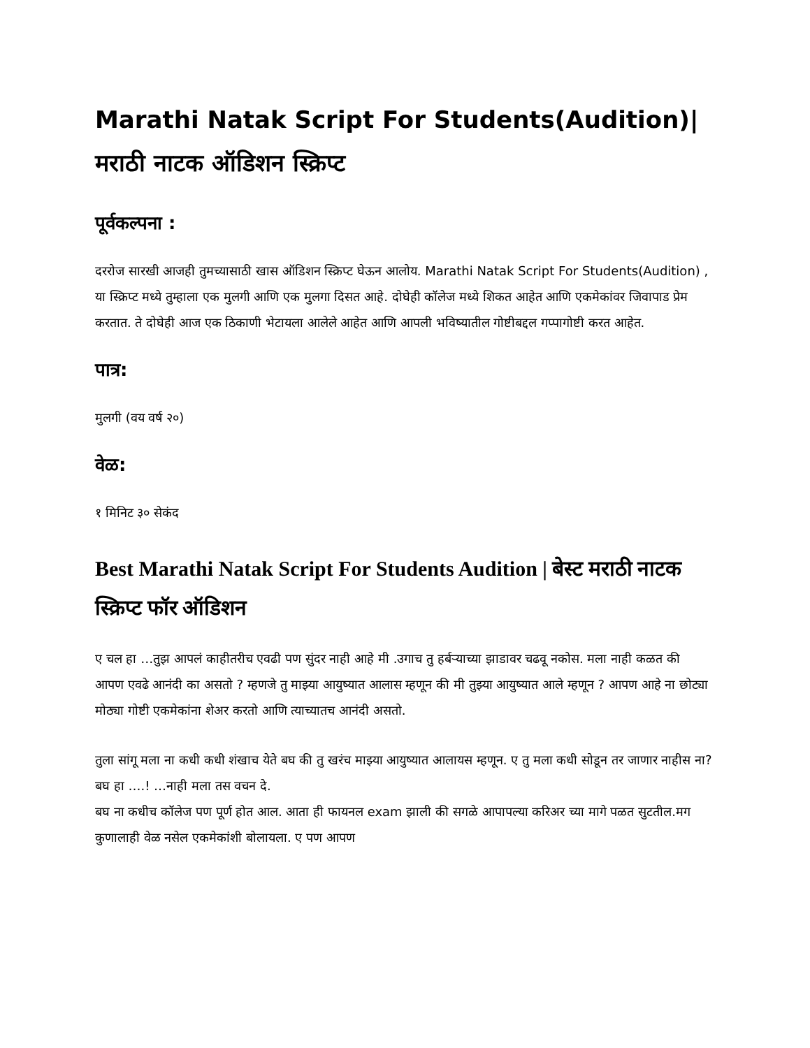Marathi Natak Script For Students(Audition)|मराठी नाटक ऑडिशन स्क्रिप्ट
पूर्वकल्पना :
दररोज सारखी आजही तुमच्यासाठी खास ऑडिशन स्क्रिप्ट घेऊन आलोय. Marathi Natak Script For Students(Audition) , या स्क्रिप्ट मध्ये तुम्हाला एक मुलगी आणि एक मुलगा दिसत आहे. दोघेही कॉलेज मध्ये शिकत आहेत आणि एकमेकांवर जिवापाड प्रेम करतात. ते दोघेही आज एक ठिकाणी भेटायला आलेले आहेत आणि आपली भविष्यातील गोष्टीबद्दल गप्पागोष्टी करत आहेत.
पात्र:
मुलगी (वय वर्ष २०)
वेळ:
१ मिनिट ३० सेकंद
Best Marathi Natak Script For Students Audition | बेस्ट मराठी नाटक स्क्रिप्ट फॉर ऑडिशन
ए चल हा …तुझ आपलं काहीतरीच एवढी पण सुंदर नाही आहे मी .उगाच तु हर्बऱ्याच्या झाडावर चढवू नकोस. मला नाही कळत की आपण एवढे आनंदी का असतो ? म्हणजे तु माझ्या आयुष्यात आलास म्हणून की मी तुझ्या आयुष्यात आले म्हणून ? आपण आहे ना छोट्या मोठ्या गोष्टी एकमेकांना शेअर करतो आणि त्याच्यातच आनंदी असतो.
तुला सांगू मला ना कधी कधी शंखाच येते बघ की तु खरंच माझ्या आयुष्यात आलायस म्हणून. ए तु मला कधी सोडून तर जाणार नाहीस ना? बघ हा ….! …नाही मला तस वचन दे.
बघ ना कधीच कॉलेज पण पूर्ण होत आल. आता ही फायनल exam झाली की सगळे आपापल्या करिअर च्या मागे पळत सुटतील.मग कुणालाही वेळ नसेल एकमेकांशी बोलायला. ए पण आपण